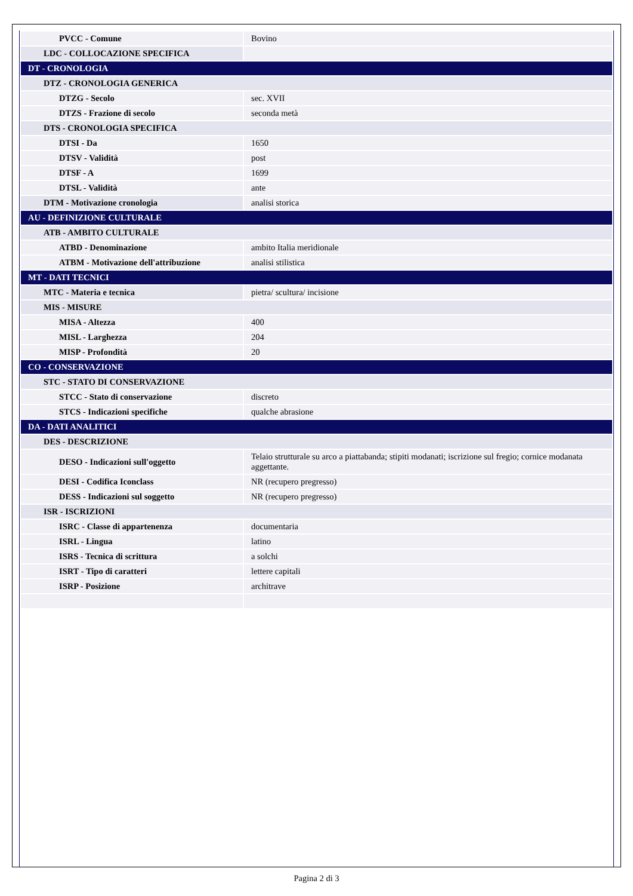| PVCC - Comune | Bovino |
| LDC - COLLOCAZIONE SPECIFICA | |
| DT - CRONOLOGIA | |
| DTZ - CRONOLOGIA GENERICA | |
| DTZG - Secolo | sec. XVII |
| DTZS - Frazione di secolo | seconda metà |
| DTS - CRONOLOGIA SPECIFICA | |
| DTSI - Da | 1650 |
| DTSV - Validità | post |
| DTSF - A | 1699 |
| DTSL - Validità | ante |
| DTM - Motivazione cronologia | analisi storica |
| AU - DEFINIZIONE CULTURALE | |
| ATB - AMBITO CULTURALE | |
| ATBD - Denominazione | ambito Italia meridionale |
| ATBM - Motivazione dell'attribuzione | analisi stilistica |
| MT - DATI TECNICI | |
| MTC - Materia e tecnica | pietra/ scultura/ incisione |
| MIS - MISURE | |
| MISA - Altezza | 400 |
| MISL - Larghezza | 204 |
| MISP - Profondità | 20 |
| CO - CONSERVAZIONE | |
| STC - STATO DI CONSERVAZIONE | |
| STCC - Stato di conservazione | discreto |
| STCS - Indicazioni specifiche | qualche abrasione |
| DA - DATI ANALITICI | |
| DES - DESCRIZIONE | |
| DESO - Indicazioni sull'oggetto | Telaio strutturale su arco a piattabanda; stipiti modanati; iscrizione sul fregio; cornice modanata aggettante. |
| DESI - Codifica Iconclass | NR (recupero pregresso) |
| DESS - Indicazioni sul soggetto | NR (recupero pregresso) |
| ISR - ISCRIZIONI | |
| ISRC - Classe di appartenenza | documentaria |
| ISRL - Lingua | latino |
| ISRS - Tecnica di scrittura | a solchi |
| ISRT - Tipo di caratteri | lettere capitali |
| ISRP - Posizione | architrave |
Pagina 2 di 3